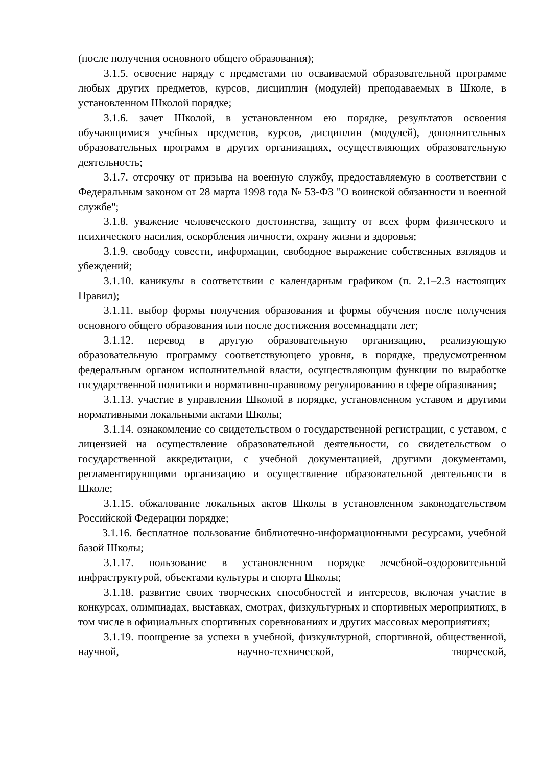(после получения основного общего образования);
3.1.5. освоение наряду с предметами по осваиваемой образовательной программе любых других предметов, курсов, дисциплин (модулей) преподаваемых в Школе, в установленном Школой порядке;
3.1.6. зачет Школой, в установленном ею порядке, результатов освоения обучающимися учебных предметов, курсов, дисциплин (модулей), дополнительных образовательных программ в других организациях, осуществляющих образовательную деятельность;
3.1.7. отсрочку от призыва на военную службу, предоставляемую в соответствии с Федеральным законом от 28 марта 1998 года № 53-ФЗ "О воинской обязанности и военной службе";
3.1.8. уважение человеческого достоинства, защиту от всех форм физического и психического насилия, оскорбления личности, охрану жизни и здоровья;
3.1.9. свободу совести, информации, свободное выражение собственных взглядов и убеждений;
3.1.10. каникулы в соответствии с календарным графиком (п. 2.1–2.3 настоящих Правил);
3.1.11. выбор формы получения образования и формы обучения после получения основного общего образования или после достижения восемнадцати лет;
3.1.12. перевод в другую образовательную организацию, реализующую образовательную программу соответствующего уровня, в порядке, предусмотренном федеральным органом исполнительной власти, осуществляющим функции по выработке государственной политики и нормативно-правовому регулированию в сфере образования;
3.1.13. участие в управлении Школой в порядке, установленном уставом и другими нормативными локальными актами Школы;
3.1.14. ознакомление со свидетельством о государственной регистрации, с уставом, с лицензией на осуществление образовательной деятельности, со свидетельством о государственной аккредитации, с учебной документацией, другими документами, регламентирующими организацию и осуществление образовательной деятельности в Школе;
3.1.15. обжалование локальных актов Школы в установленном законодательством Российской Федерации порядке;
3.1.16. бесплатное пользование библиотечно-информационными ресурсами, учебной базой Школы;
3.1.17. пользование в установленном порядке лечебной-оздоровительной инфраструктурой, объектами культуры и спорта Школы;
3.1.18. развитие своих творческих способностей и интересов, включая участие в конкурсах, олимпиадах, выставках, смотрах, физкультурных и спортивных мероприятиях, в том числе в официальных спортивных соревнованиях и других массовых мероприятиях;
3.1.19. поощрение за успехи в учебной, физкультурной, спортивной, общественной, научной, научно-технической, творческой,